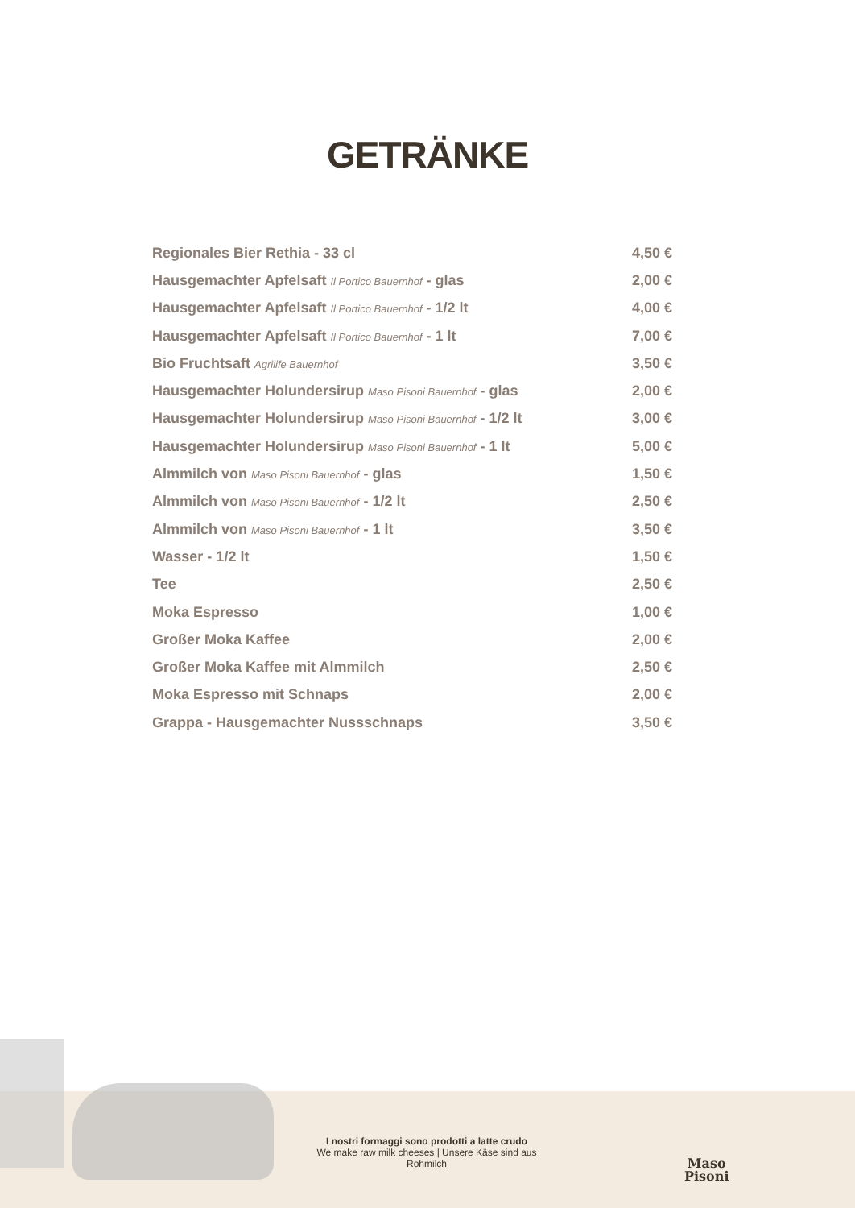GETRÄNKE
| Regionales Bier Rethia - 33 cl | 4,50 € |
| Hausgemachter Apfelsaft Il Portico Bauernhof - glas | 2,00 € |
| Hausgemachter Apfelsaft Il Portico Bauernhof - 1/2 lt | 4,00 € |
| Hausgemachter Apfelsaft Il Portico Bauernhof - 1 lt | 7,00 € |
| Bio Fruchtsaft Agrilife Bauernhof | 3,50 € |
| Hausgemachter Holundersirup Maso Pisoni Bauernhof - glas | 2,00 € |
| Hausgemachter Holundersirup Maso Pisoni Bauernhof - 1/2 lt | 3,00 € |
| Hausgemachter Holundersirup Maso Pisoni Bauernhof - 1 lt | 5,00 € |
| Almmilch von Maso Pisoni Bauernhof - glas | 1,50 € |
| Almmilch von Maso Pisoni Bauernhof - 1/2 lt | 2,50 € |
| Almmilch von Maso Pisoni Bauernhof - 1 lt | 3,50 € |
| Wasser - 1/2 lt | 1,50 € |
| Tee | 2,50 € |
| Moka Espresso | 1,00 € |
| Großer Moka Kaffee | 2,00 € |
| Großer Moka Kaffee mit Almmilch | 2,50 € |
| Moka Espresso mit Schnaps | 2,00 € |
| Grappa - Hausgemachter Nussschnaps | 3,50 € |
I nostri formaggi sono prodotti a latte crudo
We make raw milk cheeses | Unsere Käse sind aus Rohmilch
Maso
Pisoni